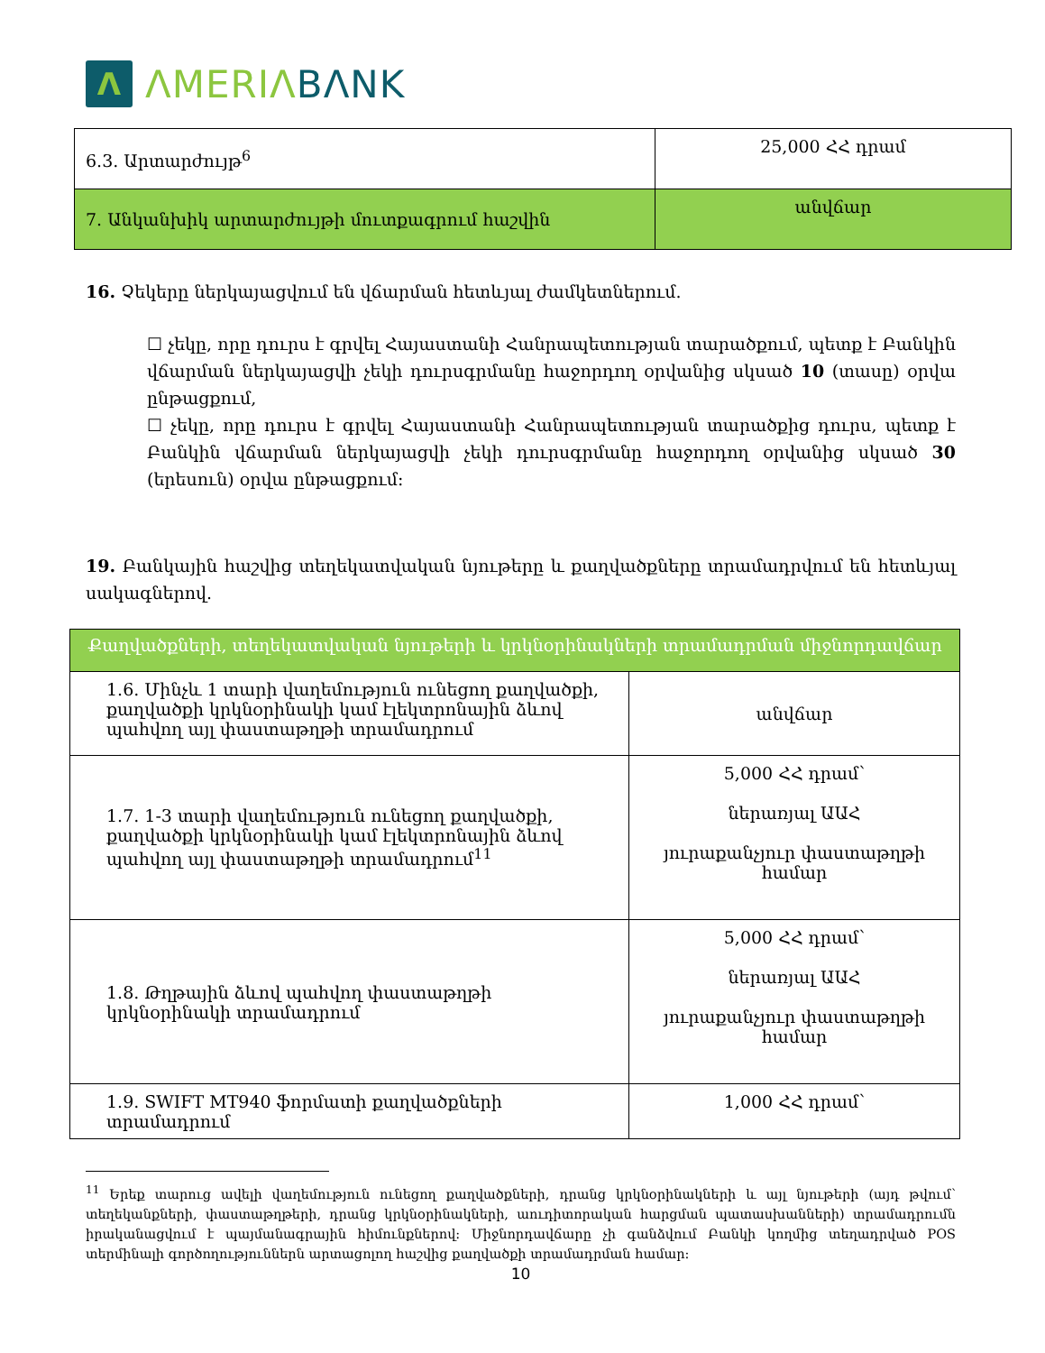Λ
ΛMERIΛ BΛNK
| 6.3. Արտարժույթ<sup>6</sup> | 25,000 ՀՀ դրամ |
| 7. Անկանխիկ արտարժույթի մուտքագրում հաշվին | անվճար |
16. Չեկերը ներկայացվում են վճարման հետևյալ ժամկետներում.
☐ չեկը, որը դուրս է գրվել Հայաստանի Հանրապետության տարածքում, պետք է Բանկին վճարման ներկայացվի չեկի դուրսգրմանը հաջորդող օրվանից սկսած 10 (տասը) օրվա ընթացքում,
☐ չեկը, որը դուրս է գրվել Հայաստանի Հանրապետության տարածքից դուրս, պետք է Բանկին վճարման ներկայացվի չեկի դուրսգրմանը հաջորդող օրվանից սկսած 30 (երեսուն) օրվա ընթացքում:
19. Բանկային հաշվից տեղեկատվական նյութերը և քաղվածքները տրամադրվում են հետևյալ սակագներով.
| Քաղվածքների, տեղեկատվական նյութերի և կրկնօրինակների տրամադրման միջնորդավճար | |
| --- | --- |
| 1.6. Մինչև 1 տարի վաղեմություն ունեցող քաղվածքի, քաղվածքի կրկնօրինակի կամ էլեկտրոնային ձևով պահվող այլ փաստաթղթի տրամադրում | անվճար |
| 1.7. 1-3 տարի վաղեմություն ունեցող քաղվածքի, քաղվածքի կրկնօրինակի կամ էլեկտրոնային ձևով պահվող այլ փաստաթղթի տրամադրում<sup>11</sup> | 5,000 ՀՀ դրամ՝ ներառյալ ԱԱՀ յուրաքանչյուր փաստաթղթի համար |
| 1.8. Թղթային ձևով պահվող փաստաթղթի կրկնօրինակի տրամադրում | 5,000 ՀՀ դրամ՝ ներառյալ ԱԱՀ յուրաքանչյուր փաստաթղթի համար |
| 1.9. SWIFT MT940 ֆորմատի քաղվածքների տրամադրում | 1,000 ՀՀ դրամ՝ |
<sup>11</sup> Երեք տարուց ավելի վաղեմություն ունեցող քաղվածքների, դրանց կրկնօրինակների և այլ նյութերի (այդ թվում՝ տեղեկանքների, փաստաթղթերի, դրանց կրկնօրինակների, աուդիտորական հարցման պատասխանների) տրամադրումն իրականացվում է պայմանագրային հիմունքներով: Միջնորդավճարը չի գանձվում Բանկի կողմից տեղադրված POS տերմինալի գործողություններն արտացոլող հաշվից քաղվածքի տրամադրման համար:
10